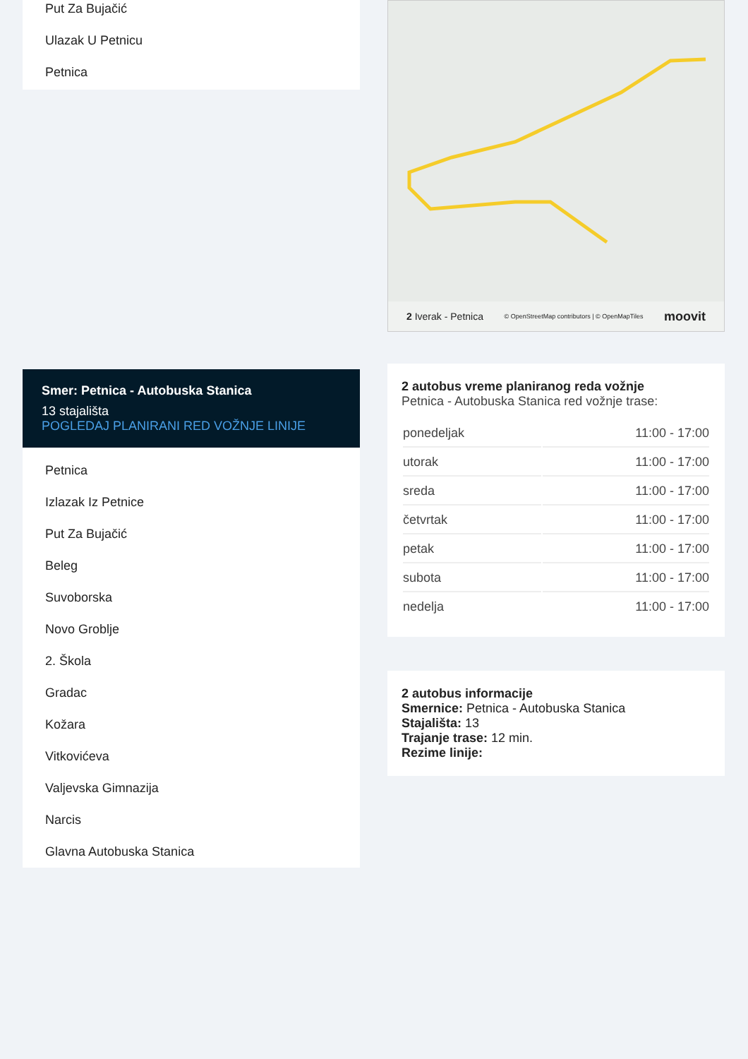Put Za Bujačić
Ulazak U Petnicu
Petnica
Smer: Petnica - Autobuska Stanica
13 stajališta
POGLEDAJ PLANIRANI RED VOŽNJE LINIJE
Petnica
Izlazak Iz Petnice
Put Za Bujačić
Beleg
Suvoborska
Novo Groblje
2. Škola
Gradac
Kožara
Vitkovićeva
Valjevska Gimnazija
Narcis
Glavna Autobuska Stanica
2 Iverak - Petnica © OpenStreetMap contributors | © OpenMapTiles moovit
2 autobus vreme planiranog reda vožnje
Petnica - Autobuska Stanica red vožnje trase:
| ponedeljak | 11:00 - 17:00 |
| utorak | 11:00 - 17:00 |
| sreda | 11:00 - 17:00 |
| četvrtak | 11:00 - 17:00 |
| petak | 11:00 - 17:00 |
| subota | 11:00 - 17:00 |
| nedelja | 11:00 - 17:00 |
2 autobus informacije
Smernice: Petnica - Autobuska Stanica
Stajališta: 13
Trajanje trase: 12 min.
Rezime linije: